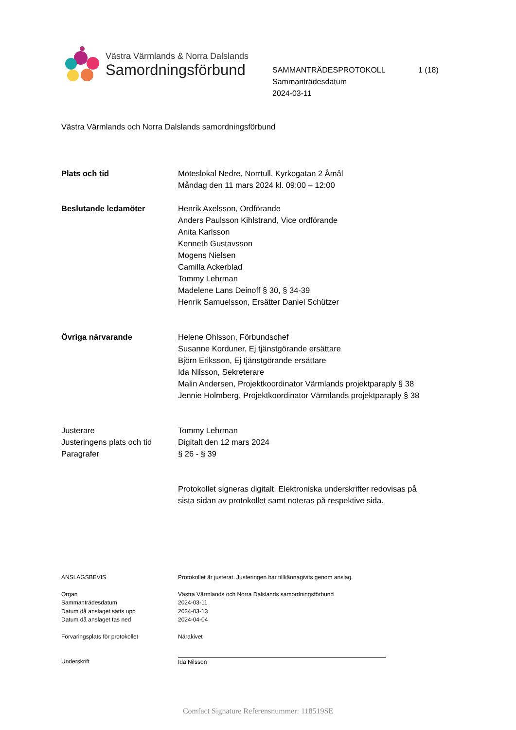Västra Värmlands & Norra Dalslands
Samordningsförbund
SAMMANTRÄDESPROTOKOLL 1 (18)
Sammanträdesdatum
2024-03-11
Västra Värmlands och Norra Dalslands samordningsförbund
Plats och tid Möteslokal Nedre, Norrtull, Kyrkogatan 2 Åmål
Måndag den 11 mars 2024 kl. 09:00 – 12:00
Beslutande ledamöter Henrik Axelsson, Ordförande
Anders Paulsson Kihlstrand, Vice ordförande
Anita Karlsson
Kenneth Gustavsson
Mogens Nielsen
Camilla Ackerblad
Tommy Lehrman
Madelene Lans Deinoff § 30, § 34-39
Henrik Samuelsson, Ersätter Daniel Schützer
Övriga närvarande Helene Ohlsson, Förbundschef
Susanne Korduner, Ej tjänstgörande ersättare
Björn Eriksson, Ej tjänstgörande ersättare
Ida Nilsson, Sekreterare
Malin Andersen, Projektkoordinator Värmlands projektparaply § 38
Jennie Holmberg, Projektkoordinator Värmlands projektparaply § 38
Justerare
Justeringens plats och tid
Paragrafer
Tommy Lehrman
Digitalt den 12 mars 2024
§ 26 - § 39
Protokollet signeras digitalt. Elektroniska underskrifter redovisas på
sista sidan av protokollet samt noteras på respektive sida.
ANSLAGSBEVIS Protokollet är justerat. Justeringen har tillkännagivits genom anslag.
Organ
Sammanträdesdatum
Datum då anslaget sätts upp
Datum då anslaget tas ned
Västra Värmlands och Norra Dalslands samordningsförbund
2024-03-11
2024-03-13
2024-04-04
Förvaringsplats för protokollet Närakivet
Underskrift Ida Nilsson
Comfact Signature Referensnummer: 118519SE